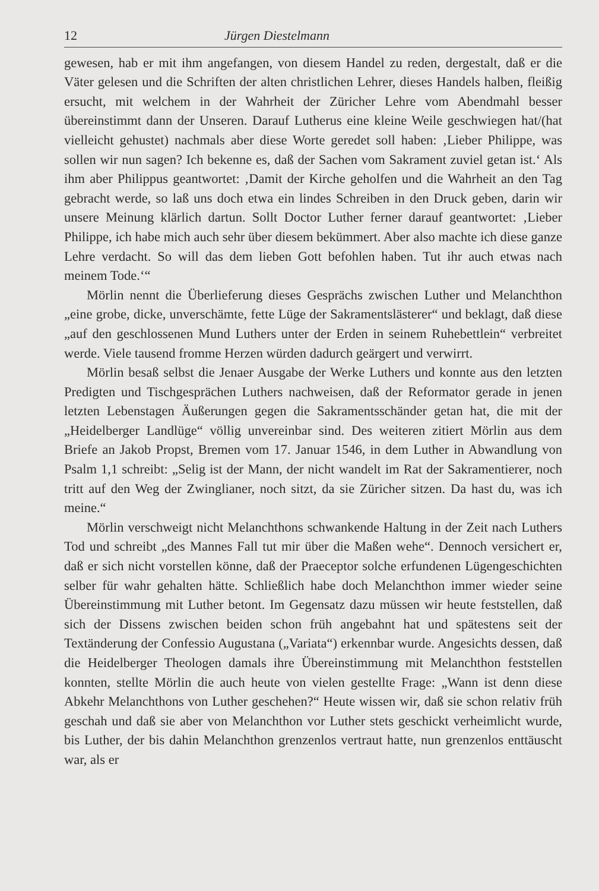12 Jürgen Diestelmann
gewesen, hab er mit ihm angefangen, von diesem Handel zu reden, dergestalt, daß er die Väter gelesen und die Schriften der alten christlichen Lehrer, dieses Handels halben, fleißig ersucht, mit welchem in der Wahrheit der Züricher Lehre vom Abendmahl besser übereinstimmt dann der Unseren. Darauf Lutherus eine kleine Weile geschwiegen hat/(hat vielleicht gehustet) nachmals aber diese Worte geredet soll haben: ‚Lieber Philippe, was sollen wir nun sagen? Ich bekenne es, daß der Sachen vom Sakrament zuviel getan ist.‘ Als ihm aber Philippus geantwortet: ‚Damit der Kirche geholfen und die Wahrheit an den Tag gebracht werde, so laß uns doch etwa ein lindes Schreiben in den Druck geben, darin wir unsere Meinung klärlich dartun. Sollt Doctor Luther ferner darauf geantwortet: ‚Lieber Philippe, ich habe mich auch sehr über diesem bekümmert. Aber also machte ich diese ganze Lehre verdacht. So will das dem lieben Gott befohlen haben. Tut ihr auch etwas nach meinem Tode.‘“
Mörlin nennt die Überlieferung dieses Gesprächs zwischen Luther und Melanchthon „eine grobe, dicke, unverschämte, fette Lüge der Sakramentslästerer“ und beklagt, daß diese „auf den geschlossenen Mund Luthers unter der Erden in seinem Ruhebettlein“ verbreitet werde. Viele tausend fromme Herzen würden dadurch geärgert und verwirrt.
Mörlin besaß selbst die Jenaer Ausgabe der Werke Luthers und konnte aus den letzten Predigten und Tischgesprächen Luthers nachweisen, daß der Reformator gerade in jenen letzten Lebenstagen Äußerungen gegen die Sakramentsschänder getan hat, die mit der „Heidelberger Landlüge“ völlig unvereinbar sind. Des weiteren zitiert Mörlin aus dem Briefe an Jakob Propst, Bremen vom 17. Januar 1546, in dem Luther in Abwandlung von Psalm 1,1 schreibt: „Selig ist der Mann, der nicht wandelt im Rat der Sakramentierer, noch tritt auf den Weg der Zwinglianer, noch sitzt, da sie Züricher sitzen. Da hast du, was ich meine.“
Mörlin verschweigt nicht Melanchthons schwankende Haltung in der Zeit nach Luthers Tod und schreibt „des Mannes Fall tut mir über die Maßen wehe“. Dennoch versichert er, daß er sich nicht vorstellen könne, daß der Praeceptor solche erfundenen Lügengeschichten selber für wahr gehalten hätte. Schließlich habe doch Melanchthon immer wieder seine Übereinstimmung mit Luther betont. Im Gegensatz dazu müssen wir heute feststellen, daß sich der Dissens zwischen beiden schon früh angebahnt hat und spätestens seit der Textänderung der Confessio Augustana („Variata“) erkennbar wurde. Angesichts dessen, daß die Heidelberger Theologen damals ihre Übereinstimmung mit Melanchthon feststellen konnten, stellte Mörlin die auch heute von vielen gestellte Frage: „Wann ist denn diese Abkehr Melanchthons von Luther geschehen?“ Heute wissen wir, daß sie schon relativ früh geschah und daß sie aber von Melanchthon vor Luther stets geschickt verheimlicht wurde, bis Luther, der bis dahin Melanchthon grenzenlos vertraut hatte, nun grenzenlos enttäuscht war, als er